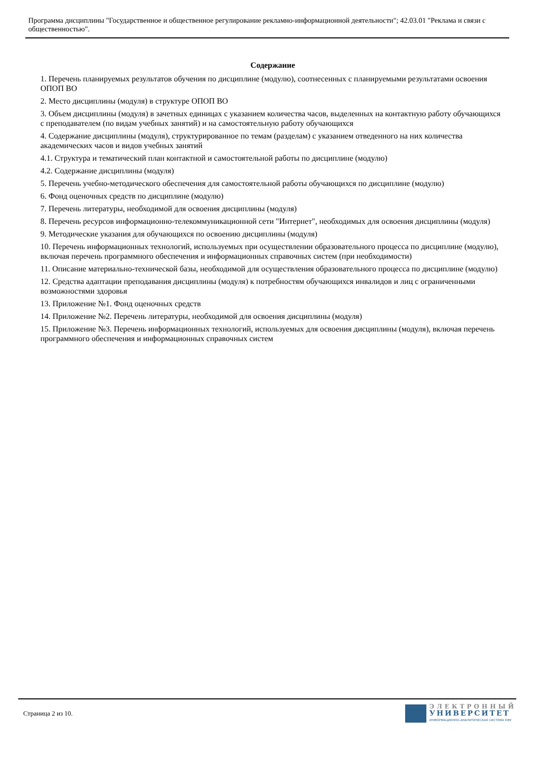Программа дисциплины "Государственное и общественное регулирование рекламно-информационной деятельности"; 42.03.01 "Реклама и связи с общественностью".
Содержание
1. Перечень планируемых результатов обучения по дисциплине (модулю), соотнесенных с планируемыми результатами освоения ОПОП ВО
2. Место дисциплины (модуля) в структуре ОПОП ВО
3. Объем дисциплины (модуля) в зачетных единицах с указанием количества часов, выделенных на контактную работу обучающихся с преподавателем (по видам учебных занятий) и на самостоятельную работу обучающихся
4. Содержание дисциплины (модуля), структурированное по темам (разделам) с указанием отведенного на них количества академических часов и видов учебных занятий
4.1. Структура и тематический план контактной и самостоятельной работы по дисциплине (модулю)
4.2. Содержание дисциплины (модуля)
5. Перечень учебно-методического обеспечения для самостоятельной работы обучающихся по дисциплине (модулю)
6. Фонд оценочных средств по дисциплине (модулю)
7. Перечень литературы, необходимой для освоения дисциплины (модуля)
8. Перечень ресурсов информационно-телекоммуникационной сети "Интернет", необходимых для освоения дисциплины (модуля)
9. Методические указания для обучающихся по освоению дисциплины (модуля)
10. Перечень информационных технологий, используемых при осуществлении образовательного процесса по дисциплине (модулю), включая перечень программного обеспечения и информационных справочных систем (при необходимости)
11. Описание материально-технической базы, необходимой для осуществления образовательного процесса по дисциплине (модулю)
12. Средства адаптации преподавания дисциплины (модуля) к потребностям обучающихся инвалидов и лиц с ограниченными возможностями здоровья
13. Приложение №1. Фонд оценочных средств
14. Приложение №2. Перечень литературы, необходимой для освоения дисциплины (модуля)
15. Приложение №3. Перечень информационных технологий, используемых для освоения дисциплины (модуля), включая перечень программного обеспечения и информационных справочных систем
Страница 2 из 10.
ЭЛЕКТРОННЫЙ
УНИВЕРСИТЕТ
ИНФОРМАЦИОННО-АНАЛИТИЧЕСКАЯ СИСТЕМА КФУ